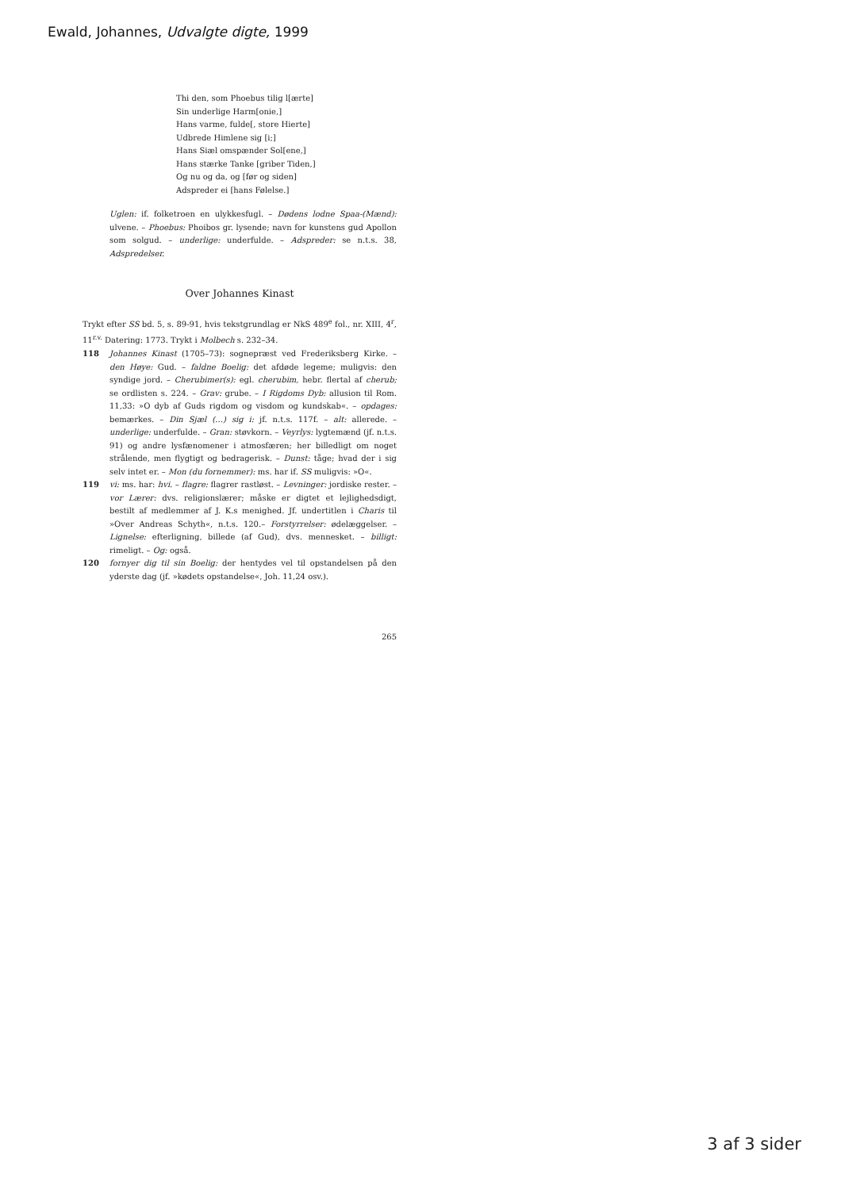Ewald, Johannes, Udvalgte digte, 1999
Thi den, som Phoebus tilig l[ærte]
Sin underlige Harm[onie,]
Hans varme, fulde[, store Hierte]
Udbrede Himlene sig [i;]
Hans Siæl omspænder Sol[ene,]
Hans stærke Tanke [griber Tiden,]
Og nu og da, og [før og siden]
Adspreder ei [hans Følelse.]
Uglen: if. folketroen en ulykkesfugl. – Dødens lodne Spaa-(Mænd): ulvene. – Phoebus: Phoibos gr. lysende; navn for kunstens gud Apollon som solgud. – underlige: underfulde. – Adspreder: se n.t.s. 38, Adspredelser.
Over Johannes Kinast
Trykt efter SS bd. 5, s. 89-91, hvis tekstgrundlag er NkS 489<sup>e</sup> fol., nr. XIII, 4<sup>r</sup>, 11<sup>r.v.</sup> Datering: 1773. Trykt i Molbech s. 232–34.
118 Johannes Kinast (1705–73): sognepræst ved Frederiksberg Kirke. – den Høye: Gud. – faldne Boelig: det afdøde legeme; muligvis: den syndige jord. – Cherubimer(s): egl. cherubim, hebr. flertal af cherub; se ordlisten s. 224. – Grav: grube. – I Rigdoms Dyb: allusion til Rom. 11,33: »O dyb af Guds rigdom og visdom og kundskab«. – opdages: bemærkes. – Din Sjæl (…) sig i: jf. n.t.s. 117f. – alt: allerede. – underlige: underfulde. – Gran: støvkorn. – Veyrlys: lygtemænd (jf. n.t.s. 91) og andre lysfænomener i atmosfæren; her billedligt om noget strålende, men flygtigt og bedragerisk. – Dunst: tåge; hvad der i sig selv intet er. – Mon (du fornemmer): ms. har if. SS muligvis: »O«.
119 vi: ms. har: hvi. – flagre: flagrer rastløst. – Levninger: jordiske rester. – vor Lærer: dvs. religionslærer; måske er digtet et lejlighedsdigt, bestilt af medlemmer af J. K.s menighed. Jf. undertitlen i Charis til »Over Andreas Schyth«, n.t.s. 120.– Forstyrrelser: ødelæggelser. – Lignelse: efterligning, billede (af Gud), dvs. mennesket. – billigt: rimeligt. – Og: også.
120 fornyer dig til sin Boelig: der hentydes vel til opstandelsen på den yderste dag (jf. »kødets opstandelse«, Joh. 11,24 osv.).
265
3 af 3 sider